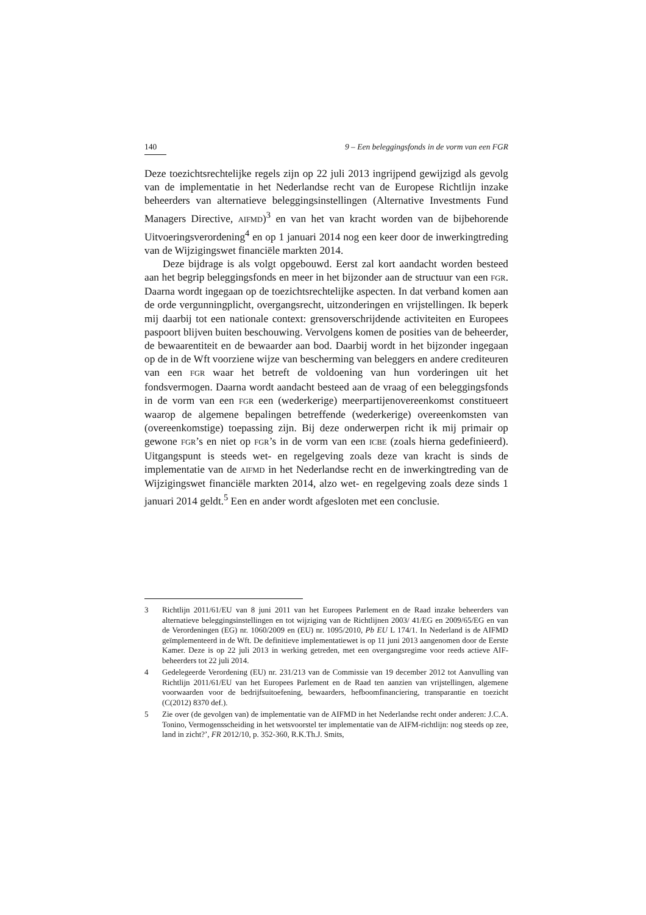140 9 – Een beleggingsfonds in de vorm van een FGR
Deze toezichtsrechtelijke regels zijn op 22 juli 2013 ingrijpend gewijzigd als gevolg van de implementatie in het Nederlandse recht van de Europese Richtlijn inzake beheerders van alternatieve beleggingsinstellingen (Alternative Investments Fund Managers Directive, AIFMD)<sup>3</sup> en van het van kracht worden van de bijbehorende Uitvoeringsverordening<sup>4</sup> en op 1 januari 2014 nog een keer door de inwerkingtreding van de Wijzigingswet financiële markten 2014.
Deze bijdrage is als volgt opgebouwd. Eerst zal kort aandacht worden besteed aan het begrip beleggingsfonds en meer in het bijzonder aan de structuur van een FGR. Daarna wordt ingegaan op de toezichtsrechtelijke aspecten. In dat verband komen aan de orde vergunningplicht, overgangsrecht, uitzonderingen en vrijstellingen. Ik beperk mij daarbij tot een nationale context: grensoverschrijdende activiteiten en Europees paspoort blijven buiten beschouwing. Vervolgens komen de posities van de beheerder, de bewaarentiteit en de bewaarder aan bod. Daarbij wordt in het bijzonder ingegaan op de in de Wft voorziene wijze van bescherming van beleggers en andere crediteuren van een FGR waar het betreft de voldoening van hun vorderingen uit het fondsvermogen. Daarna wordt aandacht besteed aan de vraag of een beleggingsfonds in de vorm van een FGR een (wederkerige) meerpartijenovereenkomst constitueert waarop de algemene bepalingen betreffende (wederkerige) overeenkomsten van (overeenkomstige) toepassing zijn. Bij deze onderwerpen richt ik mij primair op gewone FGR’s en niet op FGR’s in de vorm van een ICBE (zoals hierna gedefinieerd). Uitgangspunt is steeds wet- en regelgeving zoals deze van kracht is sinds de implementatie van de AIFMD in het Nederlandse recht en de inwerkingtreding van de Wijzigingswet financiële markten 2014, alzo wet- en regelgeving zoals deze sinds 1 januari 2014 geldt.<sup>5</sup> Een en ander wordt afgesloten met een conclusie.
3 Richtlijn 2011/61/EU van 8 juni 2011 van het Europees Parlement en de Raad inzake beheerders van alternatieve beleggingsinstellingen en tot wijziging van de Richtlijnen 2003/ 41/EG en 2009/65/EG en van de Verordeningen (EG) nr. 1060/2009 en (EU) nr. 1095/2010, Pb EU L 174/1. In Nederland is de AIFMD geïmplementeerd in de Wft. De definitieve implementatiewet is op 11 juni 2013 aangenomen door de Eerste Kamer. Deze is op 22 juli 2013 in werking getreden, met een overgangsregime voor reeds actieve AIF-beheerders tot 22 juli 2014.
4 Gedelegeerde Verordening (EU) nr. 231/213 van de Commissie van 19 december 2012 tot Aanvulling van Richtlijn 2011/61/EU van het Europees Parlement en de Raad ten aanzien van vrijstellingen, algemene voorwaarden voor de bedrijfsuitoefening, bewaarders, hefboomfinanciering, transparantie en toezicht (C(2012) 8370 def.).
5 Zie over (de gevolgen van) de implementatie van de AIFMD in het Nederlandse recht onder anderen: J.C.A. Tonino, Vermogensscheiding in het wetsvoorstel ter implementatie van de AIFM-richtlijn: nog steeds op zee, land in zicht?’, FR 2012/10, p. 352-360, R.K.Th.J. Smits,